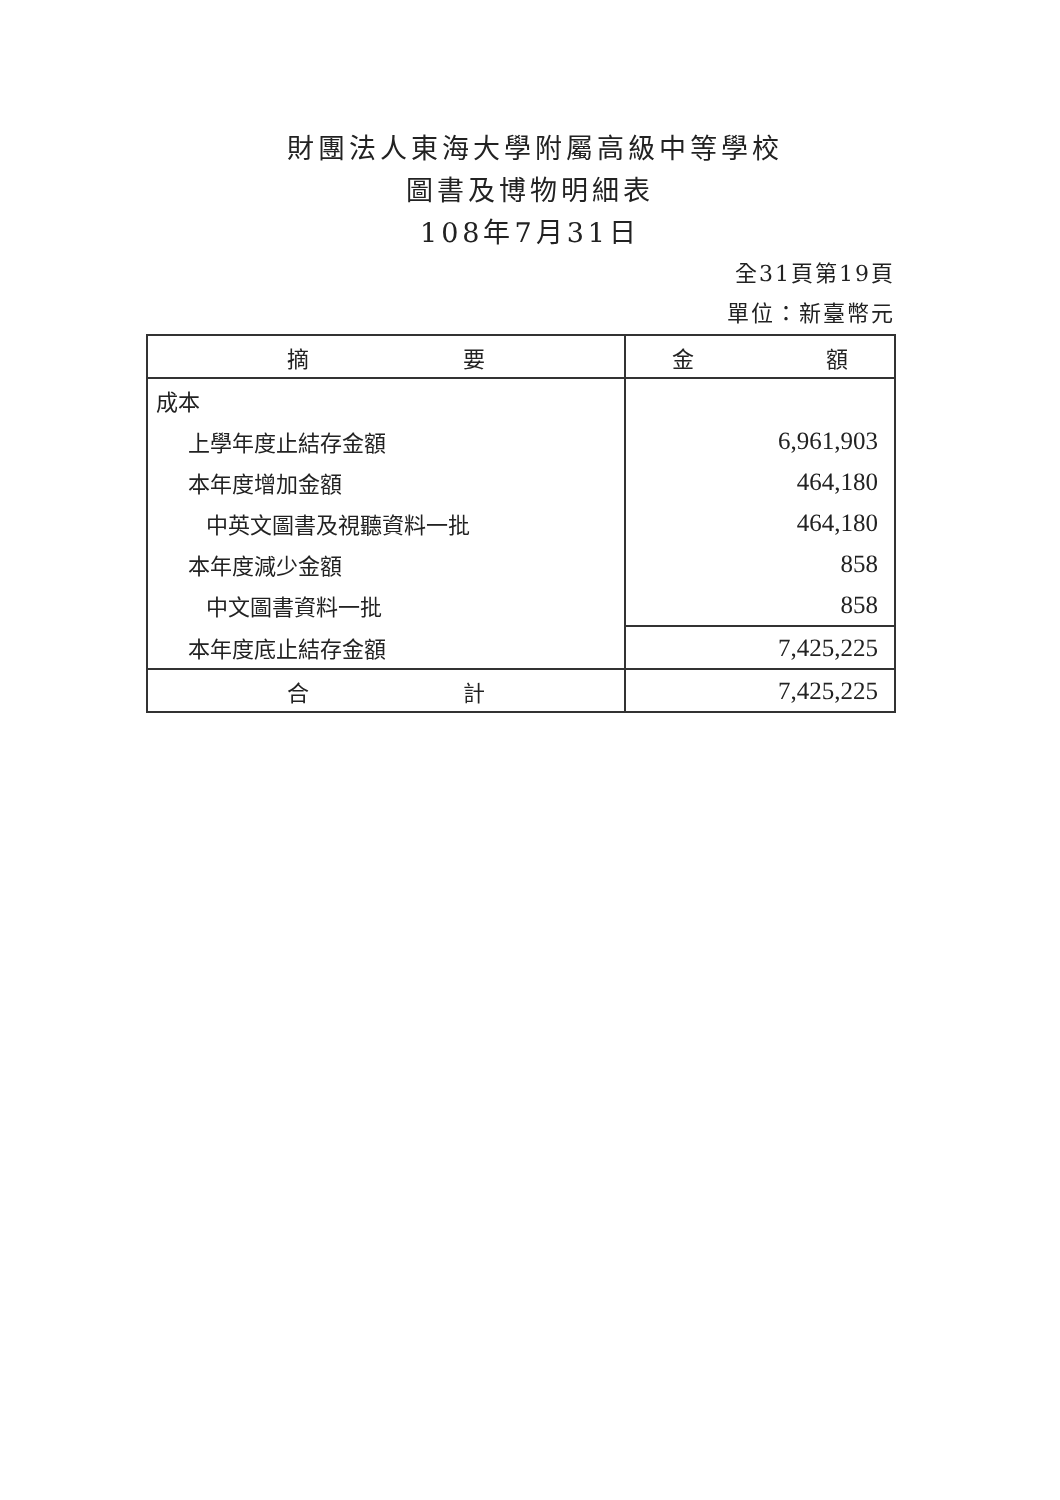財團法人東海大學附屬高級中等學校
圖書及博物明細表
108年7月31日
全31頁第19頁
單位：新臺幣元
| 摘 要 | 金 額 |
| --- | --- |
| 成本 | |
| 上學年度止結存金額 | 6,961,903 |
| 本年度增加金額 | 464,180 |
| 中英文圖書及視聽資料一批 | 464,180 |
| 本年度減少金額 | 858 |
| 中文圖書資料一批 | 858 |
| 本年度底止結存金額 | 7,425,225 |
| 合 計 | 7,425,225 |